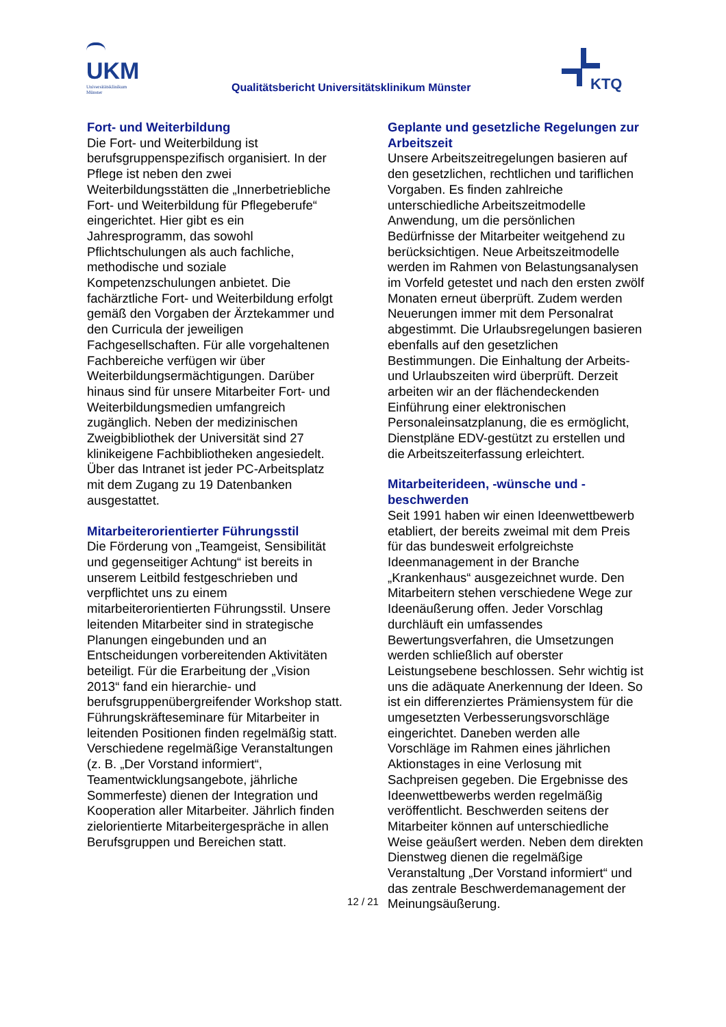UKM
Universitätsklinikum
Münster
Qualitätsbericht Universitätsklinikum Münster
KTQ
Fort- und Weiterbildung
Die Fort- und Weiterbildung ist berufsgruppenspezifisch organisiert. In der Pflege ist neben den zwei Weiterbildungsstätten die „Innerbetriebliche Fort- und Weiterbildung für Pflegeberufe“ eingerichtet. Hier gibt es ein Jahresprogramm, das sowohl Pflichtschulungen als auch fachliche, methodische und soziale Kompetenzschulungen anbietet. Die fachärztliche Fort- und Weiterbildung erfolgt gemäß den Vorgaben der Ärztekammer und den Curricula der jeweiligen Fachgesellschaften. Für alle vorgehaltenen Fachbereiche verfügen wir über Weiterbildungsermächtigungen. Darüber hinaus sind für unsere Mitarbeiter Fort- und Weiterbildungsmedien umfangreich zugänglich. Neben der medizinischen Zweigbibliothek der Universität sind 27 klinikeigene Fachbibliotheken angesiedelt. Über das Intranet ist jeder PC-Arbeitsplatz mit dem Zugang zu 19 Datenbanken ausgestattet.
Mitarbeiterorientierter Führungsstil
Die Förderung von „Teamgeist, Sensibilität und gegenseitiger Achtung“ ist bereits in unserem Leitbild festgeschrieben und verpflichtet uns zu einem mitarbeiterorientierten Führungsstil. Unsere leitenden Mitarbeiter sind in strategische Planungen eingebunden und an Entscheidungen vorbereitenden Aktivitäten beteiligt. Für die Erarbeitung der „Vision 2013“ fand ein hierarchie- und berufsgruppenübergreifender Workshop statt. Führungskräfteseminare für Mitarbeiter in leitenden Positionen finden regelmäßig statt. Verschiedene regelmäßige Veranstaltungen (z. B. „Der Vorstand informiert“, Teamentwicklungsangebote, jährliche Sommerfeste) dienen der Integration und Kooperation aller Mitarbeiter. Jährlich finden zielorientierte Mitarbeitergespräche in allen Berufsgruppen und Bereichen statt.
Geplante und gesetzliche Regelungen zur Arbeitszeit
Unsere Arbeitszeitregelungen basieren auf den gesetzlichen, rechtlichen und tariflichen Vorgaben. Es finden zahlreiche unterschiedliche Arbeitszeitmodelle Anwendung, um die persönlichen Bedürfnisse der Mitarbeiter weitgehend zu berücksichtigen. Neue Arbeitszeitmodelle werden im Rahmen von Belastungsanalysen im Vorfeld getestet und nach den ersten zwölf Monaten erneut überprüft. Zudem werden Neuerungen immer mit dem Personalrat abgestimmt. Die Urlaubsregelungen basieren ebenfalls auf den gesetzlichen Bestimmungen. Die Einhaltung der Arbeits- und Urlaubszeiten wird überprüft. Derzeit arbeiten wir an der flächendeckenden Einführung einer elektronischen Personaleinsatzplanung, die es ermöglicht, Dienstpläne EDV-gestützt zu erstellen und die Arbeitszeiterfassung erleichtert.
Mitarbeiterideen, -wünsche und -beschwerden
Seit 1991 haben wir einen Ideenwettbewerb etabliert, der bereits zweimal mit dem Preis für das bundesweit erfolgreichste Ideenmanagement in der Branche „Krankenhaus“ ausgezeichnet wurde. Den Mitarbeitern stehen verschiedene Wege zur Ideenäußerung offen. Jeder Vorschlag durchläuft ein umfassendes Bewertungsverfahren, die Umsetzungen werden schließlich auf oberster Leistungsebene beschlossen. Sehr wichtig ist uns die adäquate Anerkennung der Ideen. So ist ein differenziertes Prämiensystem für die umgesetzten Verbesserungsvorschläge eingerichtet. Daneben werden alle Vorschläge im Rahmen eines jährlichen Aktionstages in eine Verlosung mit Sachpreisen gegeben. Die Ergebnisse des Ideenwettbewerbs werden regelmäßig veröffentlicht. Beschwerden seitens der Mitarbeiter können auf unterschiedliche Weise geäußert werden. Neben dem direkten Dienstweg dienen die regelmäßige Veranstaltung „Der Vorstand informiert“ und das zentrale Beschwerdemanagement der Meinungsäußerung.
12 / 21